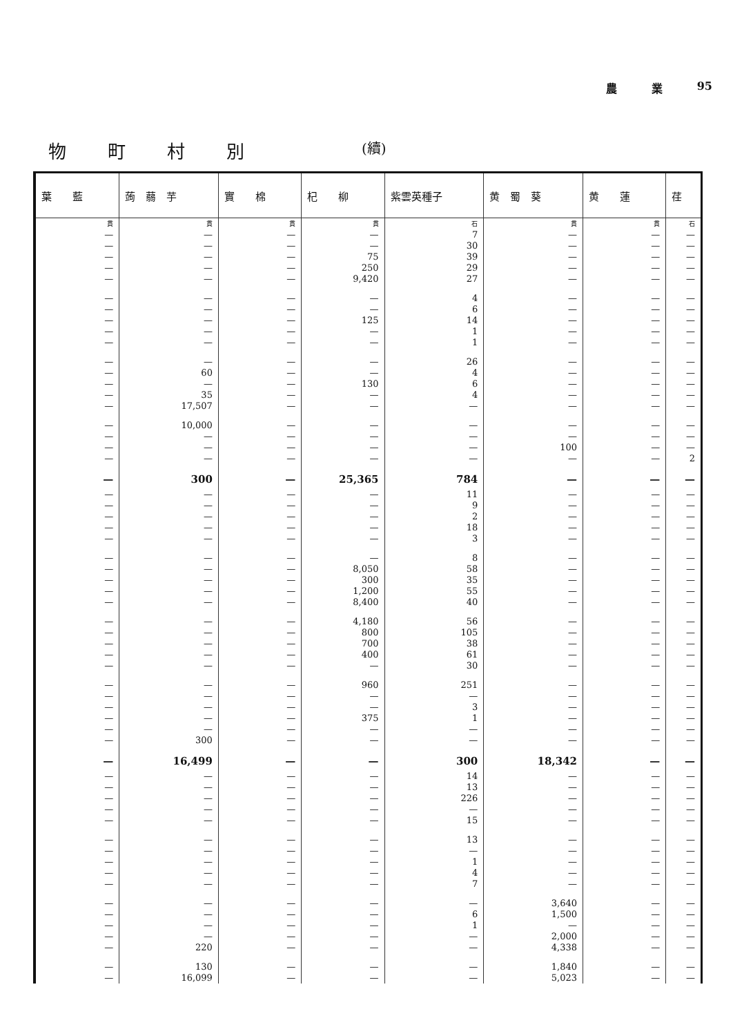農 業 95
物町村別 (續)
| 葉 藍 | 蒟 蒻 芋 | 實 棉 | 杞 柳 | 紫雲英種子 | 黄 蜀 葵 | 黄 蓮 | 荏 |
| --- | --- | --- | --- | --- | --- | --- | --- |
| 貫 | 貫 | 貫 | 貫 | 石 | 貫 | 貫 | 石 |
| — | — | — | — | 7 | — | — | — |
| — | — | — | — | 30 | — | — | — |
| — | — | — | 75 | 39 | — | — | — |
| — | — | — | 250 | 29 | — | — | — |
| — | — | — | 9,420 | 27 | — | — | — |
| — | — | — | — | 4 | — | — | — |
| — | — | — | — | 6 | — | — | — |
| — | — | — | 125 | 14 | — | — | — |
| — | — | — | — | 1 | — | — | — |
| — | — | — | — | 1 | — | — | — |
| — | — | — | — | 26 | — | — | — |
| — | 60 | — | — | 4 | — | — | — |
| — | — | — | 130 | 6 | — | — | — |
| — | 35 | — | — | 4 | — | — | — |
| — | 17,507 | — | — | — | — | — | — |
| — | 10,000 | — | — | — | — | — | — |
| — | — | — | — | — | — | — | — |
| — | — | — | — | — | 100 | — | — |
| — | — | — | — | — | — | — | 2 |
| — | 300 | — | 25,365 | 784 | — | — | — |
| — | — | — | — | 11 | — | — | — |
| — | — | — | — | 9 | — | — | — |
| — | — | — | — | 2 | — | — | — |
| — | — | — | — | 18 | — | — | — |
| — | — | — | — | 3 | — | — | — |
| — | — | — | — | 8 | — | — | — |
| — | — | — | 8,050 | 58 | — | — | — |
| — | — | — | 300 | 35 | — | — | — |
| — | — | — | 1,200 | 55 | — | — | — |
| — | — | — | 8,400 | 40 | — | — | — |
| — | — | — | 4,180 | 56 | — | — | — |
| — | — | — | 800 | 105 | — | — | — |
| — | — | — | 700 | 38 | — | — | — |
| — | — | — | 400 | 61 | — | — | — |
| — | — | — | — | 30 | — | — | — |
| — | — | — | 960 | 251 | — | — | — |
| — | — | — | — | — | — | — | — |
| — | — | — | — | 3 | — | — | — |
| — | — | — | 375 | 1 | — | — | — |
| — | — | — | — | — | — | — | — |
| — | 300 | — | — | — | — | — | — |
| — | 16,499 | — | — | 300 | 18,342 | — | — |
| — | — | — | — | 14 | — | — | — |
| — | — | — | — | 13 | — | — | — |
| — | — | — | — | 226 | — | — | — |
| — | — | — | — | — | — | — | — |
| — | — | — | — | 15 | — | — | — |
| — | — | — | — | 13 | — | — | — |
| — | — | — | — | — | — | — | — |
| — | — | — | — | 1 | — | — | — |
| — | — | — | — | 4 | — | — | — |
| — | — | — | — | 7 | — | — | — |
| — | — | — | — | — | 3,640 | — | — |
| — | — | — | — | 6 | 1,500 | — | — |
| — | — | — | — | 1 | — | — | — |
| — | — | — | — | — | 2,000 | — | — |
| — | 220 | — | — | — | 4,338 | — | — |
| — | 130 | — | — | — | 1,840 | — | — |
| — | 16,099 | — | — | — | 5,023 | — | — |